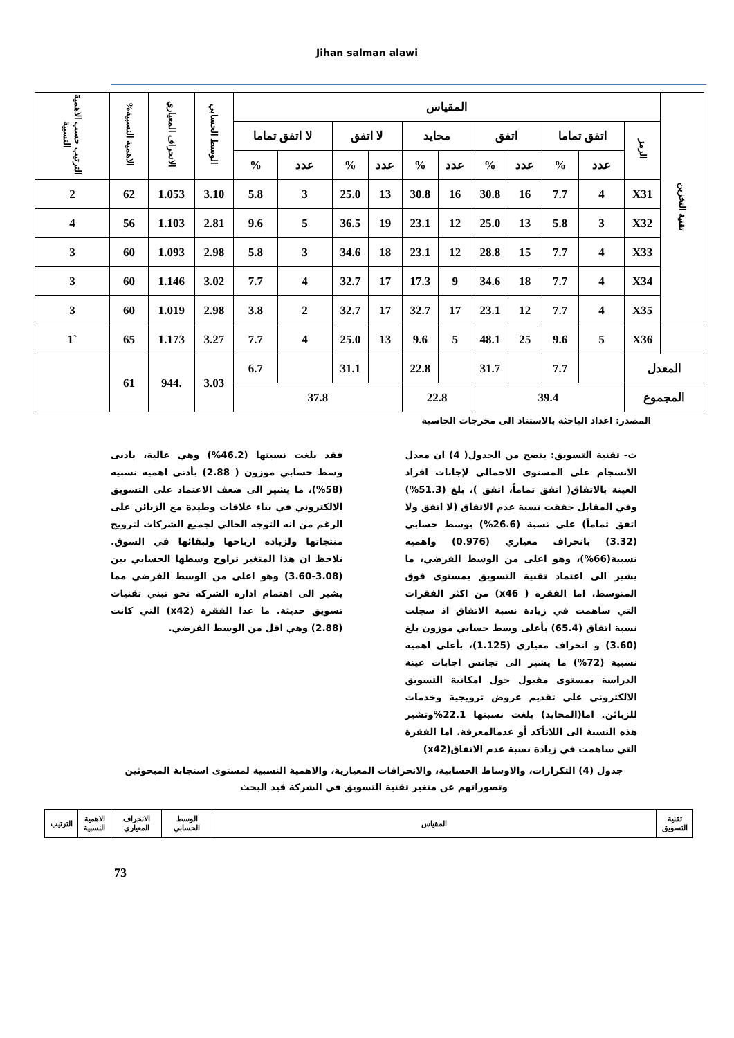Jihan salman alawi
| تقنية التخزين | المقياس | | | | | | | | | | | الوسط الحسابي | الانحراف المعياري | الاهمية النسبية% | الترتيب حسب الاهمية النسبية |
| --- | --- | --- | --- | --- | --- | --- | --- | --- | --- | --- | --- | --- | --- | --- | --- |
| | الرمز | اتفق تماما | | اتفق | | محايد | | لا اتفق | | لا اتفق تماما | | | | | |
| | | عدد | % | عدد | % | عدد | % | عدد | % | عدد | % | | | | |
| | X31 | 4 | 7.7 | 16 | 30.8 | 16 | 30.8 | 13 | 25.0 | 3 | 5.8 | 3.10 | 1.053 | 62 | 2 |
| | X32 | 3 | 5.8 | 13 | 25.0 | 12 | 23.1 | 19 | 36.5 | 5 | 9.6 | 2.81 | 1.103 | 56 | 4 |
| | X33 | 4 | 7.7 | 15 | 28.8 | 12 | 23.1 | 18 | 34.6 | 3 | 5.8 | 2.98 | 1.093 | 60 | 3 |
| | X34 | 4 | 7.7 | 18 | 34.6 | 9 | 17.3 | 17 | 32.7 | 4 | 7.7 | 3.02 | 1.146 | 60 | 3 |
| | X35 | 4 | 7.7 | 12 | 23.1 | 17 | 32.7 | 17 | 32.7 | 2 | 3.8 | 2.98 | 1.019 | 60 | 3 |
| | X36 | 5 | 9.6 | 25 | 48.1 | 5 | 9.6 | 13 | 25.0 | 4 | 7.7 | 3.27 | 1.173 | 65 | `1 |
| المعدل | | | 7.7 | | 31.7 | | 22.8 | | 31.1 | | 6.7 | 3.03 | .944 | 61 | |
| المجموع | | 39.4 | | | | 22.8 | | 37.8 | | | | | | | |
المصدر: اعداد الباحثة بالاستناد الى مخرجات الحاسبة
ث- تقنية التسويق: يتضح من الجدول( 4) ان معدل الانسجام على المستوى الاجمالي لإجابات افراد العينة بالاتفاق( اتفق تماماً، اتفق )، بلغ (51.3%) وفي المقابل حققت نسبة عدم الاتفاق (لا اتفق ولا اتفق تماماً) على نسبة (26.6%) بوسط حسابي (3.32) بانحراف معياري (0.976) واهمية نسبية(66%)، وهو اعلى من الوسط الفرضي، ما يشير الى اعتماد تقنية التسويق بمستوى فوق المتوسط. اما الفقرة ( x46) من اكثر الفقرات التي ساهمت في زيادة نسبة الاتفاق اذ سجلت نسبة اتفاق (65.4) بأعلى وسط حسابي موزون بلغ (3.60) و انحراف معياري (1.125)، بأعلى اهمية نسبية (72%) ما يشير الى تجانس اجابات عينة الدراسة بمستوى مقبول حول امكانية التسويق الالكتروني على تقديم عروض ترويجية وخدمات للزبائن. اما(المحايد) بلغت نسبتها 22.1%وتشير هذه النسبة الى اللاتأكد أو عدمالمعرفة. اما الفقرة التي ساهمت في زيادة نسبة عدم الاتفاق(x42)
فقد بلغت نسبتها (46.2%) وهي عالية، بادنى وسط حسابي موزون ( 2.88) بأدنى اهمية نسبية (58%)، ما يشير الى ضعف الاعتماد على التسويق الالكتروني في بناء علاقات وطيدة مع الزبائن على الرغم من انه التوجه الحالي لجميع الشركات لترويج منتجاتها ولزيادة ارباحها ولبقائها في السوق. نلاحظ ان هذا المتغير تراوح وسطها الحسابي بين (3.08-3.60) وهو اعلى من الوسط الفرضي مما يشير الى اهتمام ادارة الشركة نحو تبني تقنيات تسويق حديثة. ما عدا الفقرة (x42) التي كانت (2.88) وهي اقل من الوسط الفرضي.
جدول (4) التكرارات، والاوساط الحسابية، والانحرافات المعيارية، والاهمية النسبية لمستوى استجابة المبحوثين وتصوراتهم عن متغير تقنية التسويق في الشركة قيد البحث
| تقنية التسويق | المقياس | الوسط الحسابي | الانحراف المعياري | الاهمية النسبية | الترتيب |
73